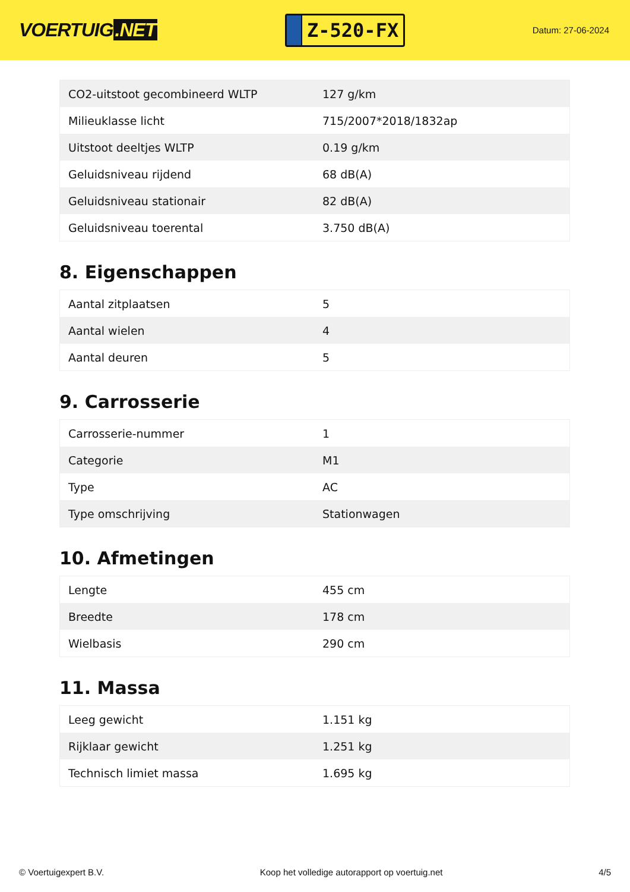VOERTUIG.NET
Z-520-FX
Datum: 27-06-2024
| CO2-uitstoot gecombineerd WLTP | 127 g/km |
| Milieuklasse licht | 715/2007*2018/1832ap |
| Uitstoot deeltjes WLTP | 0.19 g/km |
| Geluidsniveau rijdend | 68 dB(A) |
| Geluidsniveau stationair | 82 dB(A) |
| Geluidsniveau toerental | 3.750 dB(A) |
8. Eigenschappen
| Aantal zitplaatsen | 5 |
| Aantal wielen | 4 |
| Aantal deuren | 5 |
9. Carrosserie
| Carrosserie-nummer | 1 |
| Categorie | M1 |
| Type | AC |
| Type omschrijving | Stationwagen |
10. Afmetingen
| Lengte | 455 cm |
| Breedte | 178 cm |
| Wielbasis | 290 cm |
11. Massa
| Leeg gewicht | 1.151 kg |
| Rijklaar gewicht | 1.251 kg |
| Technisch limiet massa | 1.695 kg |
© Voertuigexpert B.V. Koop het volledige autorapport op voertuig.net 4/5